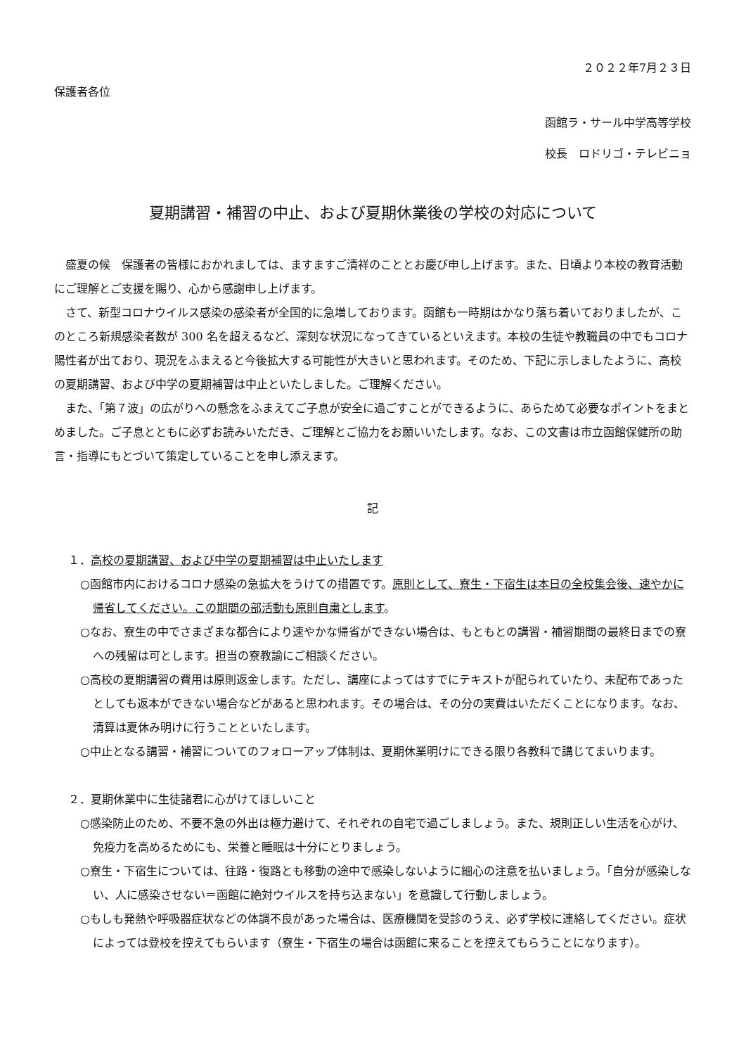２０２２年7月２３日
保護者各位
函館ラ・サール中学高等学校
校長　ロドリゴ・テレビニョ
夏期講習・補習の中止、および夏期休業後の学校の対応について
　盛夏の候　保護者の皆様におかれましては、ますますご清祥のこととお慶び申し上げます。また、日頃より本校の教育活動にご理解とご支援を賜り、心から感謝申し上げます。
　さて、新型コロナウイルス感染の感染者が全国的に急増しております。函館も一時期はかなり落ち着いておりましたが、このところ新規感染者数が 300 名を超えるなど、深刻な状況になってきているといえます。本校の生徒や教職員の中でもコロナ陽性者が出ており、現況をふまえると今後拡大する可能性が大きいと思われます。そのため、下記に示しましたように、高校の夏期講習、および中学の夏期補習は中止といたしました。ご理解ください。
　また、「第７波」の広がりへの懸念をふまえてご子息が安全に過ごすことができるように、あらためて必要なポイントをまとめました。ご子息とともに必ずお読みいただき、ご理解とご協力をお願いいたします。なお、この文書は市立函館保健所の助言・指導にもとづいて策定していることを申し添えます。
記
１．高校の夏期講習、および中学の夏期補習は中止いたします
○函館市内におけるコロナ感染の急拡大をうけての措置です。原則として、寮生・下宿生は本日の全校集会後、速やかに帰省してください。この期間の部活動も原則自粛とします。
○なお、寮生の中でさまざまな都合により速やかな帰省ができない場合は、もともとの講習・補習期間の最終日までの寮への残留は可とします。担当の寮教諭にご相談ください。
○高校の夏期講習の費用は原則返金します。ただし、講座によってはすでにテキストが配られていたり、未配布であったとしても返本ができない場合などがあると思われます。その場合は、その分の実費はいただくことになります。なお、清算は夏休み明けに行うことといたします。
○中止となる講習・補習についてのフォローアップ体制は、夏期休業明けにできる限り各教科で講じてまいります。
２．夏期休業中に生徒諸君に心がけてほしいこと
○感染防止のため、不要不急の外出は極力避けて、それぞれの自宅で過ごしましょう。また、規則正しい生活を心がけ、免疫力を高めるためにも、栄養と睡眠は十分にとりましょう。
○寮生・下宿生については、往路・復路とも移動の途中で感染しないように細心の注意を払いましょう。「自分が感染しない、人に感染させない＝函館に絶対ウイルスを持ち込まない」を意識して行動しましょう。
○もしも発熱や呼吸器症状などの体調不良があった場合は、医療機関を受診のうえ、必ず学校に連絡してください。症状によっては登校を控えてもらいます（寮生・下宿生の場合は函館に来ることを控えてもらうことになります）。